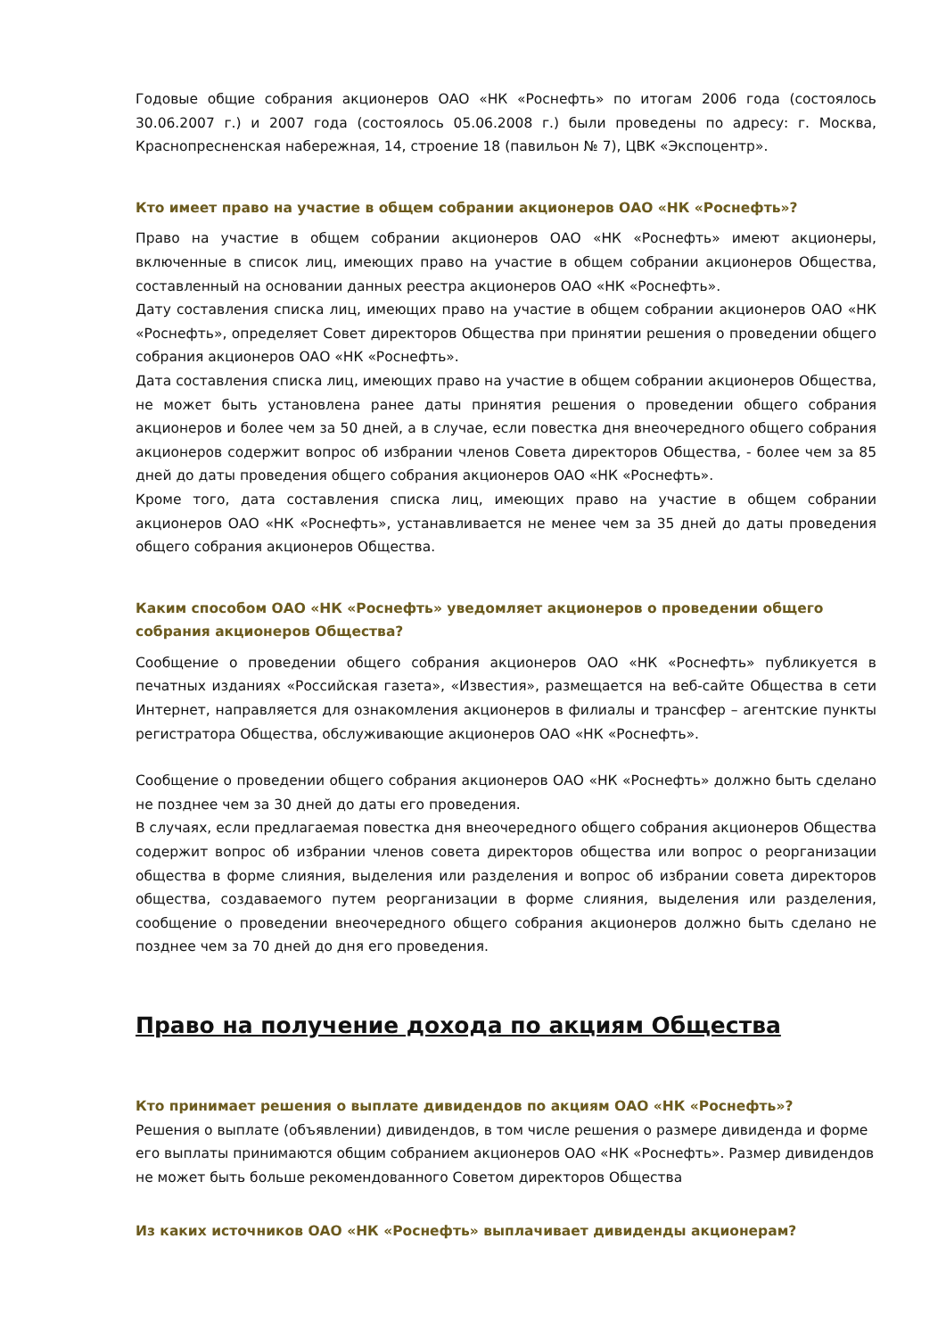Годовые общие собрания акционеров ОАО «НК «Роснефть» по итогам 2006 года (состоялось 30.06.2007 г.) и 2007 года (состоялось 05.06.2008 г.) были проведены по адресу: г. Москва, Краснопресненская набережная, 14, строение 18 (павильон № 7), ЦВК «Экспоцентр».
Кто имеет право на участие в общем собрании акционеров ОАО «НК «Роснефть»?
Право на участие в общем собрании акционеров ОАО «НК «Роснефть» имеют акционеры, включенные в список лиц, имеющих право на участие в общем собрании акционеров Общества, составленный на основании данных реестра акционеров ОАО «НК «Роснефть».
Дату составления списка лиц, имеющих право на участие в общем собрании акционеров ОАО «НК «Роснефть», определяет Совет директоров Общества при принятии решения о проведении общего собрания акционеров ОАО «НК «Роснефть».
Дата составления списка лиц, имеющих право на участие в общем собрании акционеров Общества, не может быть установлена ранее даты принятия решения о проведении общего собрания акционеров и более чем за 50 дней, а в случае, если повестка дня внеочередного общего собрания акционеров содержит вопрос об избрании членов Совета директоров Общества, - более чем за 85 дней до даты проведения общего собрания акционеров ОАО «НК «Роснефть».
Кроме того, дата составления списка лиц, имеющих право на участие в общем собрании акционеров ОАО «НК «Роснефть», устанавливается не менее чем за 35 дней до даты проведения общего собрания акционеров Общества.
Каким способом ОАО «НК «Роснефть» уведомляет акционеров о проведении общего
собрания акционеров Общества?
Сообщение о проведении общего собрания акционеров ОАО «НК «Роснефть» публикуется в печатных изданиях «Российская газета», «Известия», размещается на веб-сайте Общества в сети Интернет, направляется для ознакомления акционеров в филиалы и трансфер – агентские пункты регистратора Общества, обслуживающие акционеров ОАО «НК «Роснефть».
Сообщение о проведении общего собрания акционеров ОАО «НК «Роснефть» должно быть сделано не позднее чем за 30 дней до даты его проведения.
В случаях, если предлагаемая повестка дня внеочередного общего собрания акционеров Общества содержит вопрос об избрании членов совета директоров общества или вопрос о реорганизации общества в форме слияния, выделения или разделения и вопрос об избрании совета директоров общества, создаваемого путем реорганизации в форме слияния, выделения или разделения, сообщение о проведении внеочередного общего собрания акционеров должно быть сделано не позднее чем за 70 дней до дня его проведения.
Право на получение дохода по акциям Общества
Кто принимает решения о выплате дивидендов по акциям ОАО «НК «Роснефть»?
Решения о выплате (объявлении) дивидендов, в том числе решения о размере дивиденда и форме его выплаты принимаются общим собранием акционеров ОАО «НК «Роснефть». Размер дивидендов не может быть больше рекомендованного Советом директоров Общества
Из каких источников ОАО «НК «Роснефть» выплачивает дивиденды акционерам?